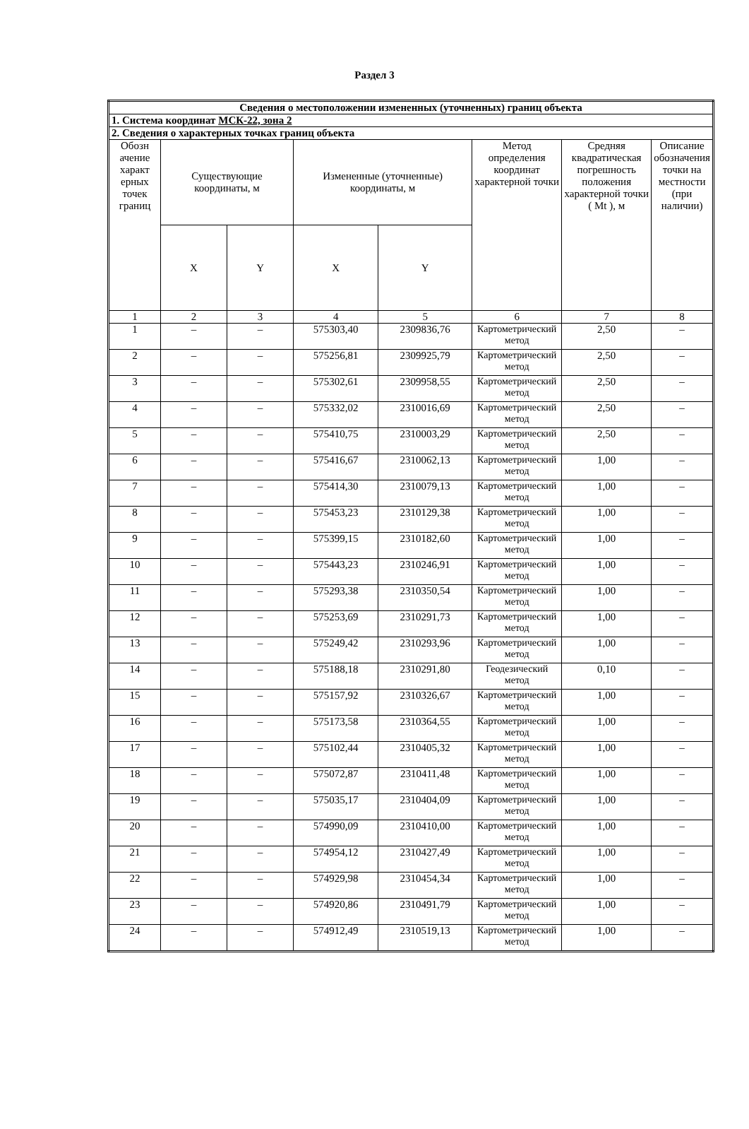Раздел 3
| Сведения о местоположении измененных (уточненных) границ объекта | | | | | | | |
| 1. Система координат МСК-22, зона 2 | | | | | | | |
| 2. Сведения о характерных точках границ объекта | | | | | | | |
| Обозн ачение характ ерных точек границ | Существующие координаты, м | | Измененные (уточненные) координаты, м | | Метод определения координат характерной точки | Средняя квадратическая погрешность положения характерной точки ( Mt ), м | Описание обозначения точки на местности (при наличии) |
| | X | Y | X | Y | | | |
| 1 | 2 | 3 | 4 | 5 | 6 | 7 | 8 |
| 1 | – | – | 575303,40 | 2309836,76 | Картометрический метод | 2,50 | – |
| 2 | – | – | 575256,81 | 2309925,79 | Картометрический метод | 2,50 | – |
| 3 | – | – | 575302,61 | 2309958,55 | Картометрический метод | 2,50 | – |
| 4 | – | – | 575332,02 | 2310016,69 | Картометрический метод | 2,50 | – |
| 5 | – | – | 575410,75 | 2310003,29 | Картометрический метод | 2,50 | – |
| 6 | – | – | 575416,67 | 2310062,13 | Картометрический метод | 1,00 | – |
| 7 | – | – | 575414,30 | 2310079,13 | Картометрический метод | 1,00 | – |
| 8 | – | – | 575453,23 | 2310129,38 | Картометрический метод | 1,00 | – |
| 9 | – | – | 575399,15 | 2310182,60 | Картометрический метод | 1,00 | – |
| 10 | – | – | 575443,23 | 2310246,91 | Картометрический метод | 1,00 | – |
| 11 | – | – | 575293,38 | 2310350,54 | Картометрический метод | 1,00 | – |
| 12 | – | – | 575253,69 | 2310291,73 | Картометрический метод | 1,00 | – |
| 13 | – | – | 575249,42 | 2310293,96 | Картометрический метод | 1,00 | – |
| 14 | – | – | 575188,18 | 2310291,80 | Геодезический метод | 0,10 | – |
| 15 | – | – | 575157,92 | 2310326,67 | Картометрический метод | 1,00 | – |
| 16 | – | – | 575173,58 | 2310364,55 | Картометрический метод | 1,00 | – |
| 17 | – | – | 575102,44 | 2310405,32 | Картометрический метод | 1,00 | – |
| 18 | – | – | 575072,87 | 2310411,48 | Картометрический метод | 1,00 | – |
| 19 | – | – | 575035,17 | 2310404,09 | Картометрический метод | 1,00 | – |
| 20 | – | – | 574990,09 | 2310410,00 | Картометрический метод | 1,00 | – |
| 21 | – | – | 574954,12 | 2310427,49 | Картометрический метод | 1,00 | – |
| 22 | – | – | 574929,98 | 2310454,34 | Картометрический метод | 1,00 | – |
| 23 | – | – | 574920,86 | 2310491,79 | Картометрический метод | 1,00 | – |
| 24 | – | – | 574912,49 | 2310519,13 | Картометрический метод | 1,00 | – |